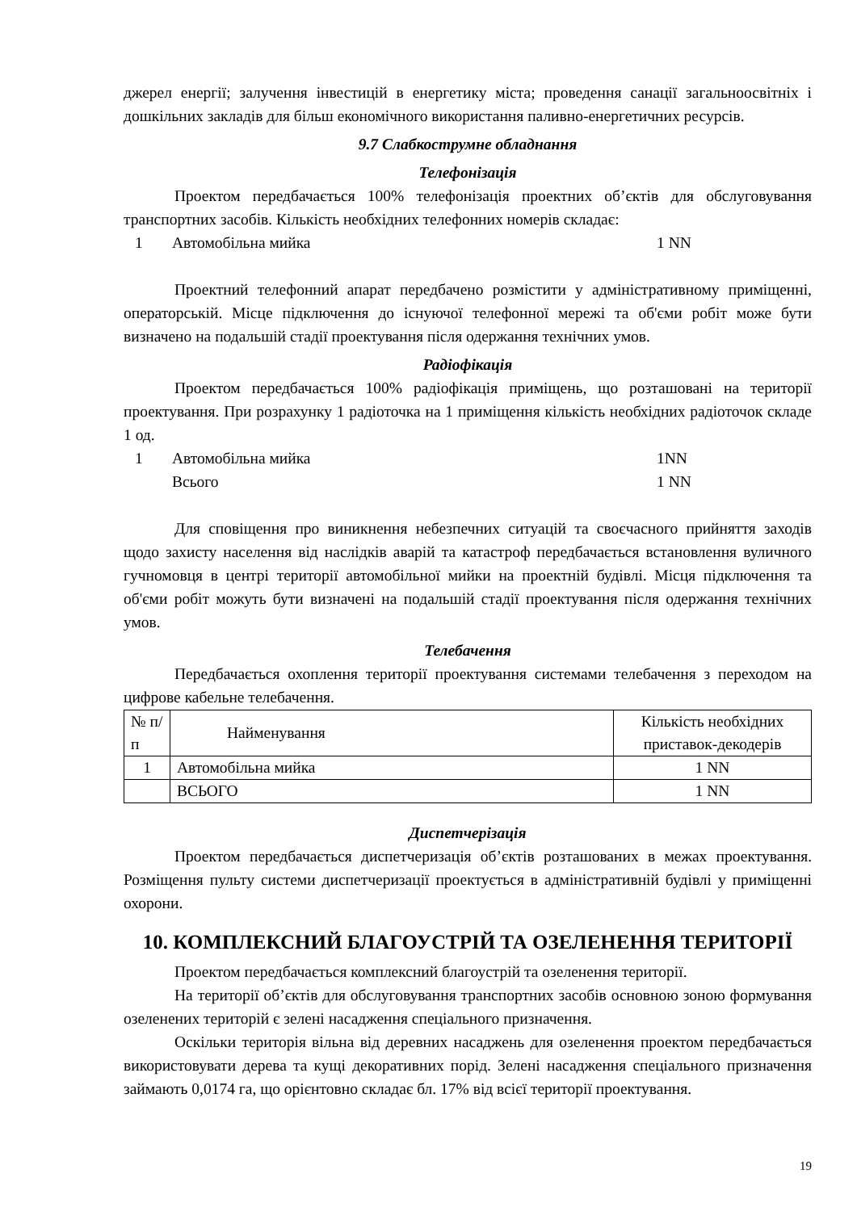джерел енергії; залучення інвестицій в енергетику міста; проведення санації загальноосвітніх і дошкільних закладів для більш економічного використання паливно-енергетичних ресурсів.
9.7 Слабкострумне обладнання
Телефонізація
Проектом передбачається 100% телефонізація проектних об’єктів для обслуговування транспортних засобів. Кількість необхідних телефонних номерів складає:
1 Автомобільна мийка 1 NN
Проектний телефонний апарат передбачено розмістити у адміністративному приміщенні, операторській. Місце підключення до існуючої телефонної мережі та об'єми робіт може бути визначено на подальшій стадії проектування після одержання технічних умов.
Радіофікація
Проектом передбачається 100% радіофікація приміщень, що розташовані на території проектування. При розрахунку 1 радіоточка на 1 приміщення кількість необхідних радіоточок складе 1 од.
1 Автомобільна мийка 1NN
Всього 1 NN
Для сповіщення про виникнення небезпечних ситуацій та своєчасного прийняття заходів щодо захисту населення від наслідків аварій та катастроф передбачається встановлення вуличного гучномовця в центрі території автомобільної мийки на проектній будівлі. Місця підключення та об'єми робіт можуть бути визначені на подальшій стадії проектування після одержання технічних умов.
Телебачення
Передбачається охоплення території проектування системами телебачення з переходом на цифрове кабельне телебачення.
| № п/п | Найменування | Кількість необхідних приставок-декодерів |
| 1 | Автомобільна мийка | 1 NN |
| | ВСЬОГО | 1 NN |
Диспетчерізація
Проектом передбачається диспетчеризація об’єктів розташованих в межах проектування. Розміщення пульту системи диспетчеризації проектується в адміністративній будівлі у приміщенні охорони.
10. КОМПЛЕКСНИЙ БЛАГОУСТРІЙ ТА ОЗЕЛЕНЕННЯ ТЕРИТОРІЇ
Проектом передбачається комплексний благоустрій та озеленення території.
На території об’єктів для обслуговування транспортних засобів основною зоною формування озеленених територій є зелені насадження спеціального призначення.
Оскільки територія вільна від деревних насаджень для озеленення проектом передбачається використовувати дерева та кущі декоративних порід. Зелені насадження спеціального призначення займають 0,0174 га, що орієнтовно складає бл. 17% від всієї території проектування.
19